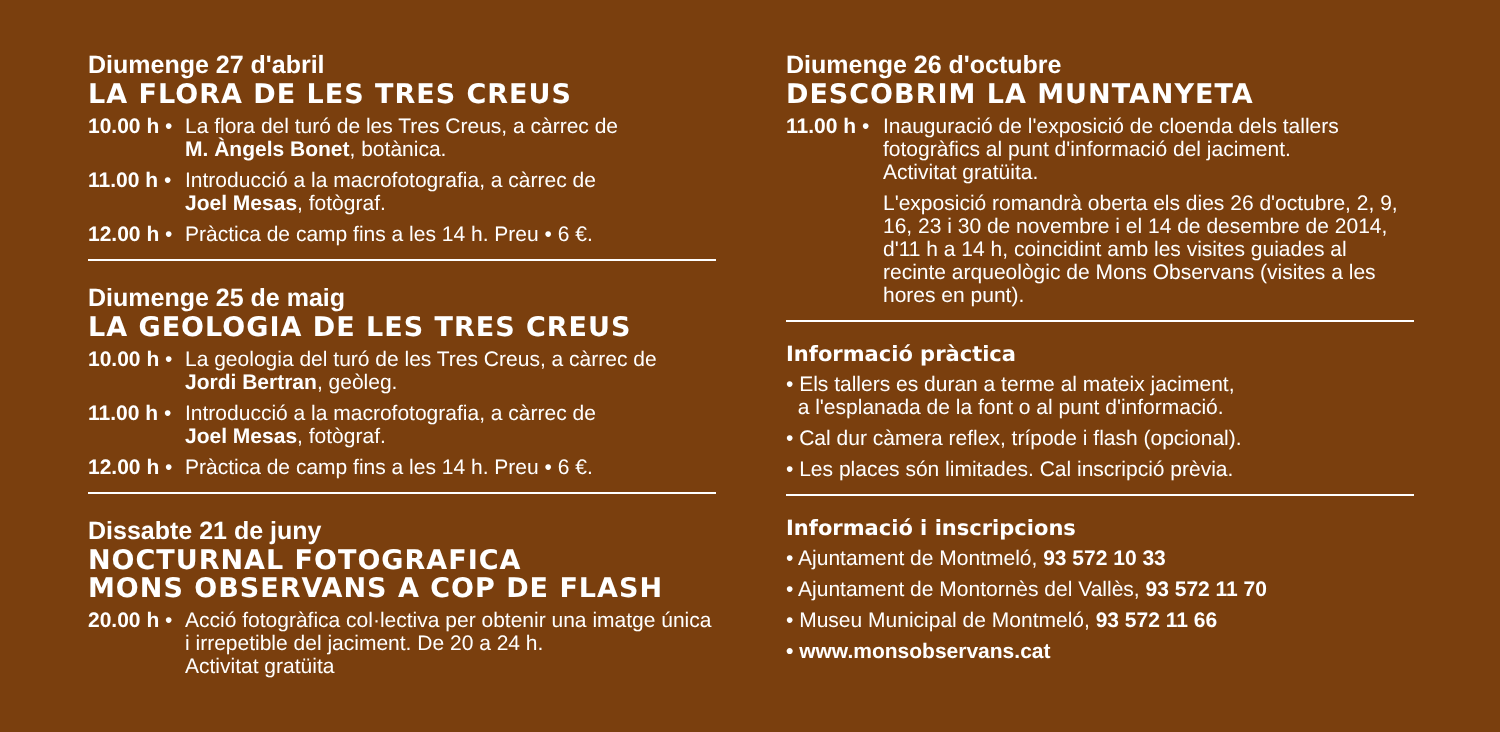Diumenge 27 d'abril
LA FLORA DE LES TRES CREUS
10.00 h • La flora del turó de les Tres Creus, a càrrec de
M. Àngels Bonet, botànica.
11.00 h • Introducció a la macrofotografia, a càrrec de
Joel Mesas, fotògraf.
12.00 h • Pràctica de camp fins a les 14 h. Preu • 6 €.
Diumenge 25 de maig
LA GEOLOGIA DE LES TRES CREUS
10.00 h • La geologia del turó de les Tres Creus, a càrrec de
Jordi Bertran, geòleg.
11.00 h • Introducció a la macrofotografia, a càrrec de
Joel Mesas, fotògraf.
12.00 h • Pràctica de camp fins a les 14 h. Preu • 6 €.
Dissabte 21 de juny
NOCTURNAL FOTOGRAFICA
MONS OBSERVANS A COP DE FLASH
20.00 h • Acció fotogràfica col·lectiva per obtenir una imatge única i irrepetible del jaciment. De 20 a 24 h.
Activitat gratüita
Diumenge 26 d'octubre
DESCOBRIM LA MUNTANYETA
11.00 h • Inauguració de l'exposició de cloenda dels tallers fotogràfics al punt d'informació del jaciment.
Activitat gratüita.
L'exposició romandrà oberta els dies 26 d'octubre, 2, 9, 16, 23 i 30 de novembre i el 14 de desembre de 2014, d'11 h a 14 h, coincidint amb les visites guiades al recinte arqueològic de Mons Observans (visites a les hores en punt).
Informació pràctica
• Els tallers es duran a terme al mateix jaciment,
a l'esplanada de la font o al punt d'informació.
• Cal dur càmera reflex, trípode i flash (opcional).
• Les places són limitades. Cal inscripció prèvia.
Informació i inscripcions
• Ajuntament de Montmeló, 93 572 10 33
• Ajuntament de Montornès del Vallès, 93 572 11 70
• Museu Municipal de Montmeló, 93 572 11 66
• www.monsobservans.cat